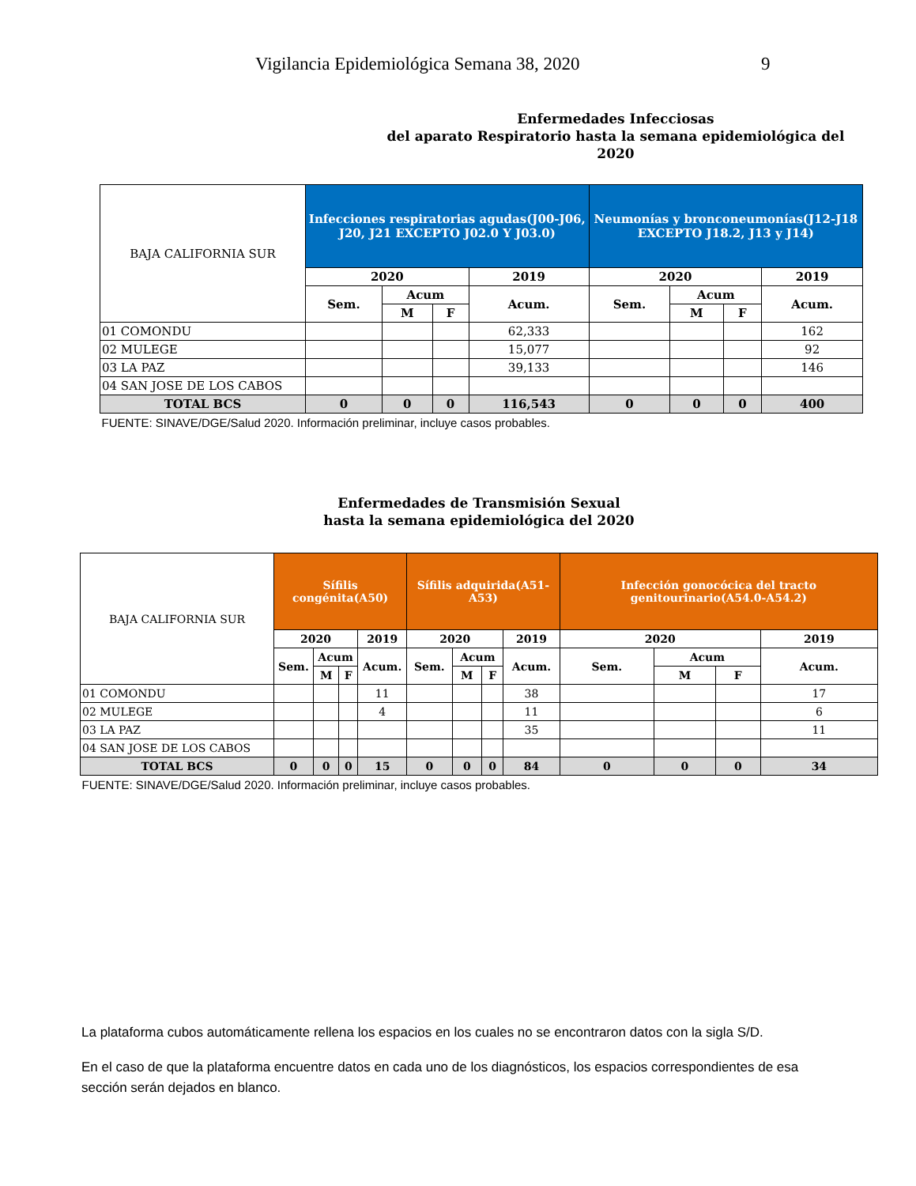Vigilancia Epidemiológica Semana 38, 2020 9
Enfermedades Infecciosas
del aparato Respiratorio hasta la semana epidemiológica del 2020
| BAJA CALIFORNIA SUR | Infecciones respiratorias agudas(J00-J06, J20, J21 EXCEPTO J02.0 Y J03.0) | | | | Neumonías y bronconeumonías(J12-J18 EXCEPTO J18.2, J13 y J14) | | | |
| | 2020 | | | 2019 | 2020 | | | 2019 |
| | Sem. | Acum | | Acum. | Sem. | Acum | | Acum. |
| | | M | F | | | M | F | |
| 01 COMONDU | | | | 62,333 | | | | 162 |
| 02 MULEGE | | | | 15,077 | | | | 92 |
| 03 LA PAZ | | | | 39,133 | | | | 146 |
| 04 SAN JOSE DE LOS CABOS | | | | | | | | |
| TOTAL BCS | 0 | 0 | 0 | 116,543 | 0 | 0 | 0 | 400 |
| FUENTE: SINAVE/DGE/Salud 2020. Información preliminar, incluye casos probables. | | | | | | | | |
Enfermedades de Transmisión Sexual
hasta la semana epidemiológica del 2020
| BAJA CALIFORNIA SUR | Sífilis congénita(A50) | | | | Sífilis adquirida(A51-A53) | | | | Infección gonocócica del tracto genitourinario(A54.0-A54.2) | | | |
| | 2020 | | | 2019 | 2020 | | | 2019 | 2020 | | | 2019 |
| | Sem. | Acum | | Acum. | Sem. | Acum | | Acum. | Sem. | Acum | | Acum. |
| | | M | F | | | M | F | | | M | F | |
| 01 COMONDU | | | | 11 | | | | 38 | | | | 17 |
| 02 MULEGE | | | | 4 | | | | 11 | | | | 6 |
| 03 LA PAZ | | | | | | | | 35 | | | | 11 |
| 04 SAN JOSE DE LOS CABOS | | | | | | | | | | | | |
| TOTAL BCS | 0 | 0 | 0 | 15 | 0 | 0 | 0 | 84 | 0 | 0 | 0 | 34 |
| FUENTE: SINAVE/DGE/Salud 2020. Información preliminar, incluye casos probables. | | | | | | | | | | | | |
La plataforma cubos automáticamente rellena los espacios en los cuales no se encontraron datos con la sigla S/D.
En el caso de que la plataforma encuentre datos en cada uno de los diagnósticos, los espacios correspondientes de esa sección serán dejados en blanco.